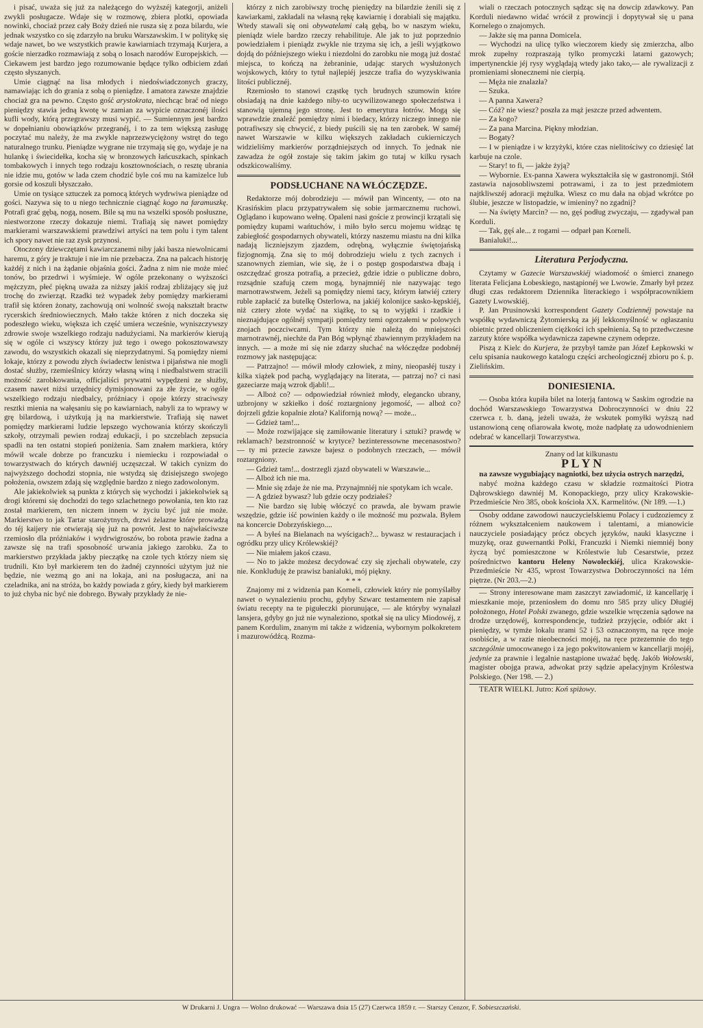i pisać, uważa się już za należącego do wyższéj kategorji, aniżeli zwykli posługacze. Wdaje się w rozmowę, zbiera plotki, opowiada nowinki, chociaż przez cały Boży dzień nie rusza się z poza bilardu, wie jednak wszystko co się zdarzyło na bruku Warszawskim. I w politykę się wdaje nawet, bo we wszystkich prawie kawiarniach trzymają Kurjera, a goście nierzadko rozmawiają z sobą o losach narodów Europejskich. — Ciekawem jest bardzo jego rozumowanie będące tylko odbiciem zdań często słyszanych.
Umie ciągnąć na lisa młodych i niedoświadczonych graczy, namawiając ich do grania z sobą o pieniądze. I amatora zawsze znajdzie chociaż gra na pewno. Często gość arystokrata, niechcąc brać od niego pieniędzy stawia jedną kwotę w zamian za wypicie oznaczonéj ilości kufli wody, którą przegrawszy musi wypić. — Sumiennym jest bardzo w dopełnianiu obowiązków przegranéj, i to za tem większą zasługę poczytać mu należy, że ma zwykle naprzezwyciężony wstręt do tego naturalnego trunku. Pieniądze wygrane nie trzymają się go, wydaje je na hulankę i świecidełka, kocha się w bronzowych łańcuszkach, spinkach tombakowych i innych tego rodzaju kosztownościach, o resztę ubrania nie idzie mu, gotów w lada czem chodzić byle coś mu na kamizelce lub gorsie od koszuli błyszczało.
Umie on tysiące sztuczek za pomocą których wydrwiwa pieniądze od gości. Nazywa się to u niego technicznie ciągnąć kogo na faramuszkę. Potrafi grać gębą, nogą, nosem. Bile są mu na wszelki sposób posłuszne, niestworzone rzeczy dokazuje niemi. Trafiają się nawet pomiędzy markierami warszawskiemi prawdziwi artyści na tem polu i tym talent ich spory nawet nie raz zysk przynosi.
Otoczony dziewczętami kawiarczanemi niby jaki basza niewolnicami haremu, z góry je traktuje i nie im nie przebacza. Zna na palcach historję każdéj z nich i na żądanie objaśnia gości. Żadna z nim nie może mieć tonów, bo przedrwi i wyśmieje. W ogóle przekonany o wyższości mężczyzn, płeć piękną uważa za niższy jakiś rodzaj zbliżający się już trochę do zwierząt. Rzadki też wypadek żeby pomiędzy markierami trafił się któren żonaty, zachowują oni wolność swoją nakształt bractw rycerskich średniowiecznych. Mało także któren z nich doczeka się podeszłego wieku, większa ich część umiera wcześnie, wyniszczywszy zdrowie swoje wszelkiego rodzaju nadużyciami. Na markierów kierują się w ogóle ci wszyscy którzy już tego i owego pokosztowawszy zawodu, do wszystkich okazali się nieprzydatnymi. Są pomiędzy niemi lokaje, którzy z powodu złych świadectw lenistwa i pijaństwa nie mogli dostać służby, rzemieślnicy którzy własną winą i niedbalstwem stracili możność zarobkowania, officjaliści prywatni wypędzeni ze służby, czasem nawet niżsi urzędnicy dymisjonowani za złe życie, w ogóle wszelkiego rodzaju niedbalcy, próżniacy i opoje którzy straciwszy resztki mienia na wałęsaniu się po kawiarniach, nabyli za to wprawy w grę bilardową, i użytkują ją na markierstwie. Trafiają się nawet pomiędzy markierami ludzie lepszego wychowania którzy skończyli szkoły, otrzymali pewien rodzaj edukacji, i po szczeblach zepsucia spadli na ten ostatni stopień poniżenia. Sam znałem markiera, który mówił wcale dobrze po francuzku i niemiecku i rozpowiadał o towarzystwach do których dawniéj uczęszczał. W takich cynizm do najwyższego dochodzi stopnia, nie wstydzą się dzisiejszego swojego położenia, owszem zdają się względnie bardzo z niego zadowolonym.
Ale jakiekolwiek są punkta z których się wychodzi i jakiekolwiek są drogi któremi się dochodzi do tego szlachetnego powołania, ten kto raz został markierem, ten niczem innem w życiu być już nie może. Markierstwo to jak Tartar starożytnych, drzwi żelazne które prowadzą do téj kaijery nie otwierają się już na powrót. Jest to najwłaściwsze rzemiosło dla próżniaków i wydrwigroszów, bo robota prawie żadna a zawsze się na trafi sposobność urwania jakiego zarobku. Za to markierstwo przykłada jakby pieczątkę na czole tych którzy niem się trudnili. Kto był markierem ten do żadnéj czynności użytym już nie będzie, nie wezmą go ani na lokaja, ani na posługacza, ani na czeladnika, ani na stróża, bo każdy powiada z góry, kiedy był markierem to już chyba nic być nie dobrego. Bywały przykłady że nie-
którzy z nich zarobiwszy trochę pieniędzy na bilardzie żenili się z kawiarkami, zakładali na własną rękę kawiarnię i dorabiali się majątku. Wtedy stawali się oni obywatelami całą gębą, bo w naszym wieku, pieniądz wiele bardzo rzeczy rehabilituje. Ale jak to już poprzednio powiedziałem i pieniądz zwykle nie trzyma się ich, a jeśli wyjątkowo dojdą do późniejszego wieku i niezdolni do zarobku nie mogą już dostać miejsca, to kończą na żebraninie, udając starych wysłużonych wojskowych, który to tytuł najlepiéj jeszcze trafia do wyzyskiwania litości publicznéj.
Rzemiosło to stanowi cząstkę tych brudnych szumowin które obsiadają na dnie każdego niby-to ucywilizowanego społeczeństwa i stanowią ujemną jego stronę. Jest to emerytura łotrów. Mogą się wprawdzie znaleźć pomiędzy nimi i biedacy, którzy niczego innego nie potrafiwszy się chwycić, z biedy puścili się na ten zarobek. W saméj nawet Warszawie w kilku większych zakładach cukierniczych widzieliśmy markierów porządniejszych od innych. To jednak nie zawadza że ogół zostaje się takim jakim go tutaj w kilku rysach odszkicowaliśmy.
PODSŁUCHANE NA WŁÓCZĘDZE.
Redaktorze mój dobrodzieju — mówił pan Wincenty, — oto na Krasińskim placu przypatrywałem się sobie jarmarcznemu ruchowi. Oglądano i kupowano wełnę. Opaleni nasi goście z prowincji krzątali się pomiędzy kupami wańtuchów, i miło było sercu mojemu widząc tę zabiegłość gospodarnych obywateli, którzy naszemu miastu na dni kilka nadają liczniejszym zjazdem, odrębną, wyłącznie świętojańską fizjognomją. Zna się to mój dobrodzieju wielu z tych zacnych i szanownych ziemian, wie się, że i o postęp gospodarstwa dbają i oszczędzać grosza potrafią, a przecież, gdzie idzie o publiczne dobro, rozsądnie szafują czem mogą, bynajmniéj nie nazywając tego marnotrawstwem. Jeżeli są pomiędzy niemi tacy, którym łatwiéj cztery ruble zapłacić za butelkę Osterlowa, na jakiéj kolonijce sasko-kępskiéj, niż cztery złote wydać na xiążkę, to są to wyjątki i rzadkie i nieznajdujące ogólnéj sympatji pomiędzy temi ogorzałemi w polowych znojach poczciwcami. Tym którzy nie należą do mniejszości marnotrawnéj, niechże da Pan Bóg wpłynąć zbawiennym przykładem na innych. — a może mi się nie zdarzy słuchać na włóczędze podobnéj rozmowy jak następująca:
— Patrzajno! — mówił młody człowiek, z miny, nieopasłéj tuszy i kilka xiążek pod pachą, wyglądający na literata, — patrzaj no? ci nasi gazeciarze mają wzrok djabli!...
— Alboż co? — odpowiedział również młody, elegancko ubrany, uzbrojony w szkiełko i dość roztargniony jegomość, — alboż co? dojrzeli gdzie kopalnie złota? Kalifornją nową? — może...
— Gdzież tam!...
— Może rozwijające się zamiłowanie literatury i sztuki? prawdę w reklamach? bezstronność w krytyce? bezinteressowne mecenasostwo? — ty mi przecie zawsze bajesz o podobnych rzeczach, — mówił roztargniony.
— Gdzież tam!... dostrzegli zjazd obywateli w Warszawie...
— Alboż ich nie ma.
— Mnie się zdaje że nie ma. Przynajmniéj nie spotykam ich wcale.
— A gdzież bywasz? lub gdzie oczy podziałeś?
— Nie bardzo się lubię włóczyć co prawda, ale bywam prawie wszędzie, gdzie iść powinien każdy o ile możność mu pozwala. Byłem na koncercie Dobrzyńskiego....
— A byłeś na Bielanach na wyścigach?... bywasz w restauracjach i ogródku przy ulicy Królewskiéj?
— Nie miałem jakoś czasu.
— No to jakże możesz decydować czy się zjechali obywatele, czy nie. Konkluduję że prawisz banialuki, mój piękny.
* * *
Znajomy mi z widzenia pan Korneli, człowiek który nie pomyślałby nawet o wynalezieniu prochu, gdyby Szwarc testamentem nie zapisał światu recepty na te pigułeczki piorunujące, — ale któryby wynalazł lansjera, gdyby go już nie wynaleziono, spotkał się na ulicy Miodowéj, z panem Kordulim, znanym mi także z widzenia, wybornym polkokretem i mazurowódźcą. Rozma-
wiali o rzeczach potocznych sądząc się na dowcip zdawkowy. Pan Korduli niedawno widać wrócił z prowincji i dopytywał się u pana Kornelego o znajomych.
— Jakże się ma panna Domicela.
— Wychodzi na ulicę tylko wieczorem kiedy się zmierzcha, albo mrok zupełny rozpraszają tylko promyczki latarni gazowych; impertynenckie jéj rysy wyglądają wtedy jako tako,— ale rywalizacji z promieniami słonecznemi nie cierpią.
— Męża nie znalazła?
— Szuka.
— A panna Xawera?
— Cóż? nie wiesz? poszła za mąż jeszcze przed adwentem.
— Za kogo?
— Za pana Marcina. Piękny młodzian.
— Bogaty?
— I w pieniądze i w krzyżyki, które czas nielitościwy co dziesięć lat karbuje na czole.
— Stary! to fi, — jakże żyją?
— Wybornie. Ex-panna Xawera wykształciła się w gastronomji. Stół zastawia najosobliwszemi potrawami, i za to jest przedmiotem najtkliwszéj adoracji mężulka. Wiesz co mu dała na objad wkrótce po ślubie, jeszcze w listopadzie, w imieniny? no zgadnij?
— Na święty Marcin? — no, gęś podług zwyczaju, — zgadywał pan Korduli.
— Tak, gęś ale... z rogami — odparł pan Korneli.
Banialuki!...
Literatura Perjodyczna.
Czytamy w Gazecie Warszawskiéj wiadomość o śmierci znanego literata Felicjana Łobeskiego, nastąpionéj we Lwowie. Zmarły był przez długi czas redaktorem Dziennika literackiego i współpracownikiem Gazety Lwowskiéj.
P. Jan Prusinowski korrespondent Gazety Codziennéj powstaje na współkę wydawniczą Żytomierską za jéj lekkomyślność w ogłaszaniu obietnic przed obliczeniem ciężkości ich spełnienia. Są to przedwczesne zarzuty które współka wydawnicza zapewne czynem odeprze.
Piszą z Kielc do Kurjera, że przybył tamże pan Józef Łepkowski w celu spisania naukowego katalogu części archeologicznéj zbioru po ś. p. Zielińskim.
DONIESIENIA.
— Osoba która kupiła bilet na loterją fantową w Saskim ogrodzie na dochód Warszawskiego Towarzystwa Dobroczynności w dniu 22 czerwca r. b. daną, jeżeli uważa, że wskutek pomyłki wyższą nad ustanowioną cenę ofiarowała kwotę, może nadpłatę za udowodnieniem odebrać w kancellarji Towarzystwa.
Znany od lat kilkunastu
P L Y N
na zawsze wygubiający nagniotki, bez użycia ostrych narzędzi,
nabyć można każdego czasu w składzie rozmaitości Piotra Dąbrowskiego dawniéj M. Konopackiego, przy ulicy Krakowskie-Przedmieście Nro 385, obok kościoła XX. Karmelitów. (Nr 189. —1.)
Osoby oddane zawodowi nauczycielskiemu Polacy i cudzoziemcy z różnem wykształceniem naukowem i talentami, a mianowicie nauczyciele posiadający prócz obcych języków, nauki klasyczne i muzykę, oraz guwernantki Polki, Francuzki i Niemki niemniéj bony życzą być pomieszczone w Królestwie lub Cesarstwie, przez pośrednictwo kantoru Heleny Nowoleckiéj, ulica Krakowskie-Przedmieście Nr 435, wprost Towarzystwa Dobroczynności na 1ém piętrze. (Nr 203.—2.)
— Strony interesowane mam zaszczyt zawiadomić, iż kancellarję i mieszkanie moje, przeniosłem do domu nro 585 przy ulicy Długiéj położonego, Hotel Polski zwanego, gdzie wszelkie wręczenia sądowe na drodze urzędowéj, korrespondencje, tudzież przyjęcie, odbiór akt i pieniędzy, w tymże lokalu nrami 52 i 53 oznaczonym, na ręce moje osobiście, a w razie nieobecności mojéj, na ręce przezemnie do tego szczególnie umocowanego i za jego pokwitowaniem w kancellarji mojéj, jedynie za prawnie i legalnie nastąpione uważać będę. Jakób Wołowski, magister obojga prawa, adwokat przy sądzie apelacyjnym Królestwa Polskiego. (Ner 198. — 2.)
TEATR WIELKI. Jutro: Koń spiżowy.
W Drukarni J. Ungra — Wolno drukować — Warszawa dnia 15 (27) Czerwca 1859 r. — Starszy Cenzor, F. Sobieszczański.